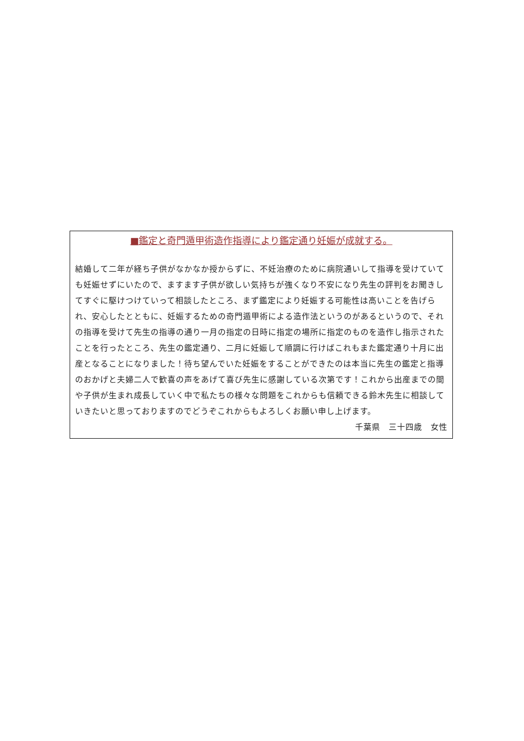■鑑定と奇門遁甲術造作指導により鑑定通り妊娠が成就する。
結婚して二年が経ち子供がなかなか授からずに、不妊治療のために病院通いして指導を受けていても妊娠せずにいたので、ますます子供が欲しい気持ちが強くなり不安になり先生の評判をお聞きしてすぐに駆けつけていって相談したところ、まず鑑定により妊娠する可能性は高いことを告げられ、安心したとともに、妊娠するための奇門遁甲術による造作法というのがあるというので、それの指導を受けて先生の指導の通り一月の指定の日時に指定の場所に指定のものを造作し指示されたことを行ったところ、先生の鑑定通り、二月に妊娠して順調に行けばこれもまた鑑定通り十月に出産となることになりました！待ち望んでいた妊娠をすることができたのは本当に先生の鑑定と指導のおかげと夫婦二人で歓喜の声をあげて喜び先生に感謝している次第です！これから出産までの間や子供が生まれ成長していく中で私たちの様々な問題をこれからも信頼できる鈴木先生に相談していきたいと思っておりますのでどうぞこれからもよろしくお願い申し上げます。
千葉県　三十四歳　女性